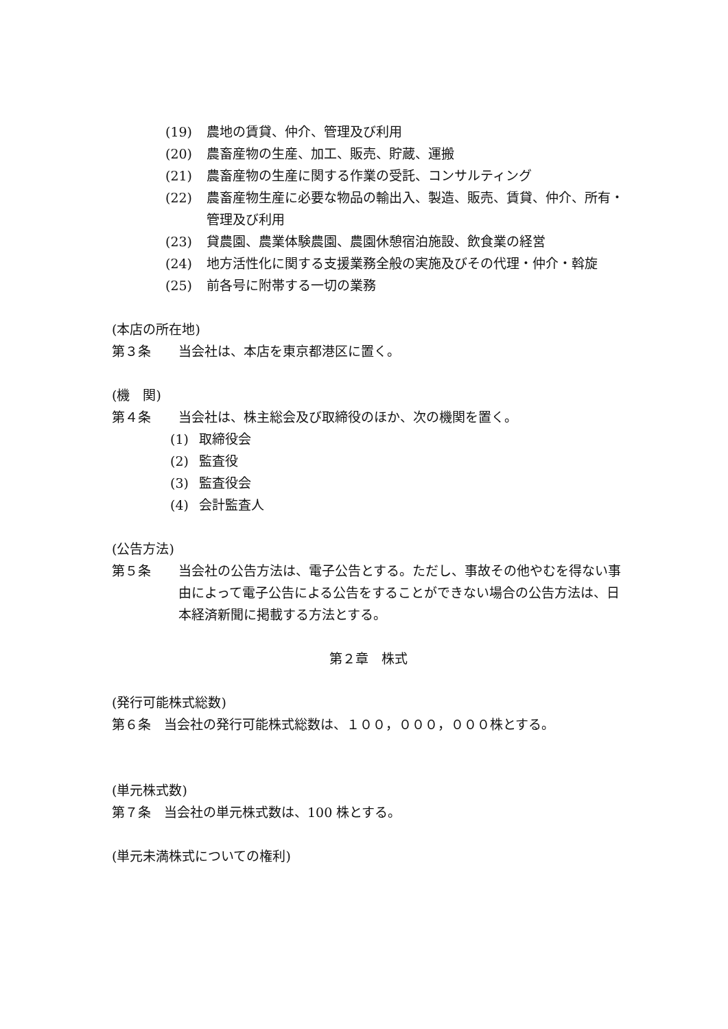(19) 農地の賃貸、仲介、管理及び利用
(20) 農畜産物の生産、加工、販売、貯蔵、運搬
(21) 農畜産物の生産に関する作業の受託、コンサルティング
(22) 農畜産物生産に必要な物品の輸出入、製造、販売、賃貸、仲介、所有・管理及び利用
(23) 貸農園、農業体験農園、農園休憩宿泊施設、飲食業の経営
(24) 地方活性化に関する支援業務全般の実施及びその代理・仲介・斡旋
(25) 前各号に附帯する一切の業務
(本店の所在地)
第３条 当会社は、本店を東京都港区に置く。
(機　関)
第４条 当会社は、株主総会及び取締役のほか、次の機関を置く。
(1) 取締役会
(2) 監査役
(3) 監査役会
(4) 会計監査人
(公告方法)
第５条 当会社の公告方法は、電子公告とする。ただし、事故その他やむを得ない事由によって電子公告による公告をすることができない場合の公告方法は、日本経済新聞に掲載する方法とする。
第２章　株式
(発行可能株式総数)
第６条　当会社の発行可能株式総数は、１００，０００，０００株とする。
(単元株式数)
第７条　当会社の単元株式数は、100 株とする。
(単元未満株式についての権利)